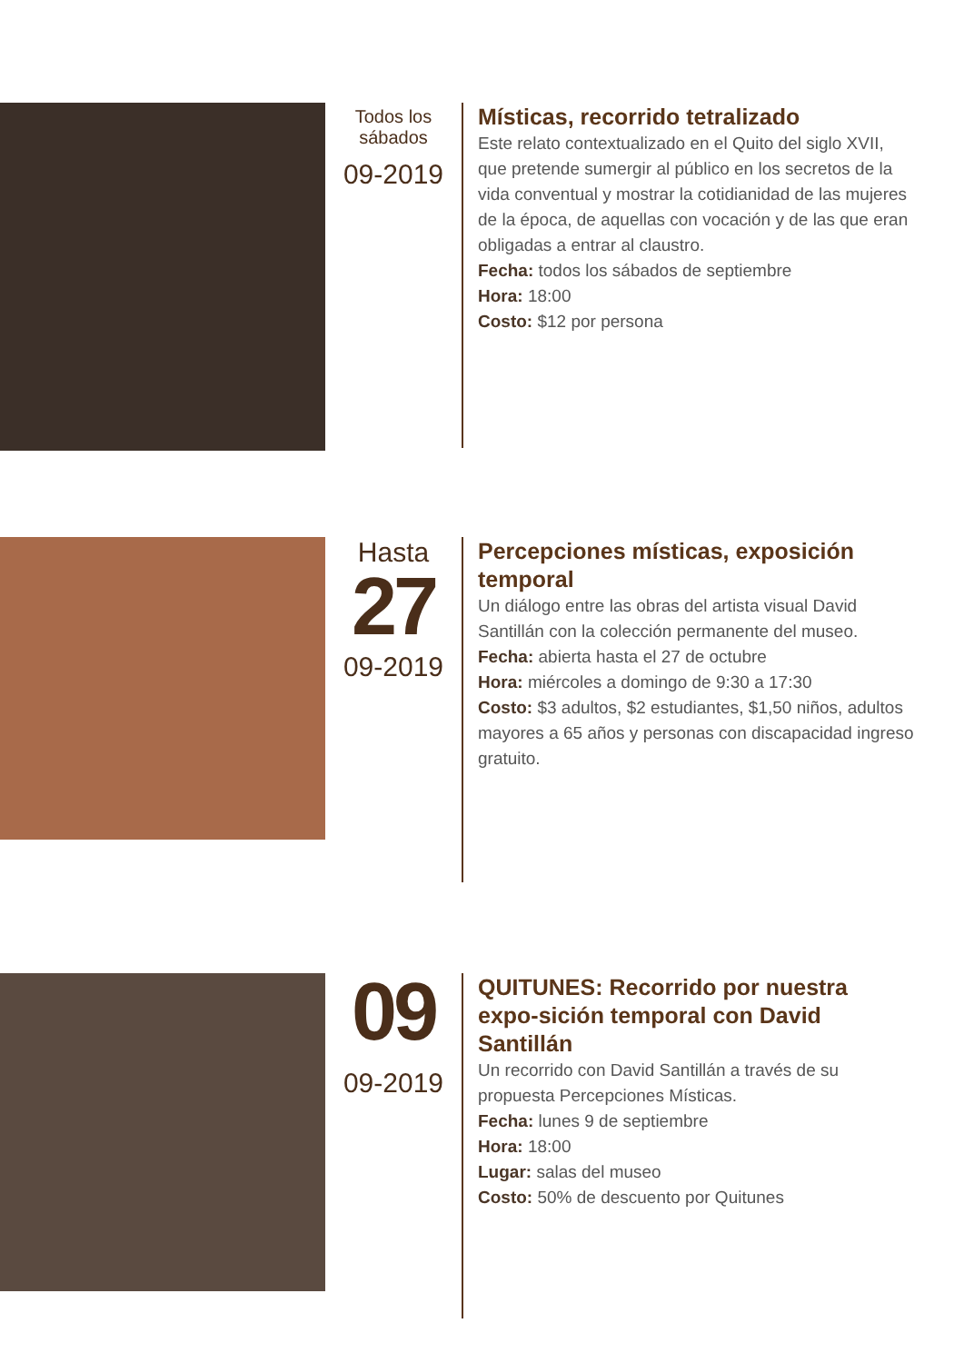Todos los
sábados
09-2019
Místicas, recorrido tetralizado
Este relato contextualizado en el Quito del siglo XVII, que pretende sumergir al público en los secretos de la vida conventual y mostrar la cotidianidad de las mujeres de la época, de aquellas con vocación y de las que eran obligadas a entrar al claustro.
Fecha: todos los sábados de septiembre
Hora: 18:00
Costo: $12 por persona
Hasta
27
09-2019
Percepciones místicas, exposición temporal
Un diálogo entre las obras del artista visual David Santillán con la colección permanente del museo.
Fecha: abierta hasta el 27 de octubre
Hora: miércoles a domingo de 9:30 a 17:30
Costo: $3 adultos, $2 estudiantes, $1,50 niños, adultos mayores a 65 años y personas con discapacidad ingreso gratuito.
09
09-2019
QUITUNES: Recorrido por nuestra expo-sición temporal con David Santillán
Un recorrido con David Santillán a través de su propuesta Percepciones Místicas.
Fecha: lunes 9 de septiembre
Hora: 18:00
Lugar: salas del museo
Costo: 50% de descuento por Quitunes